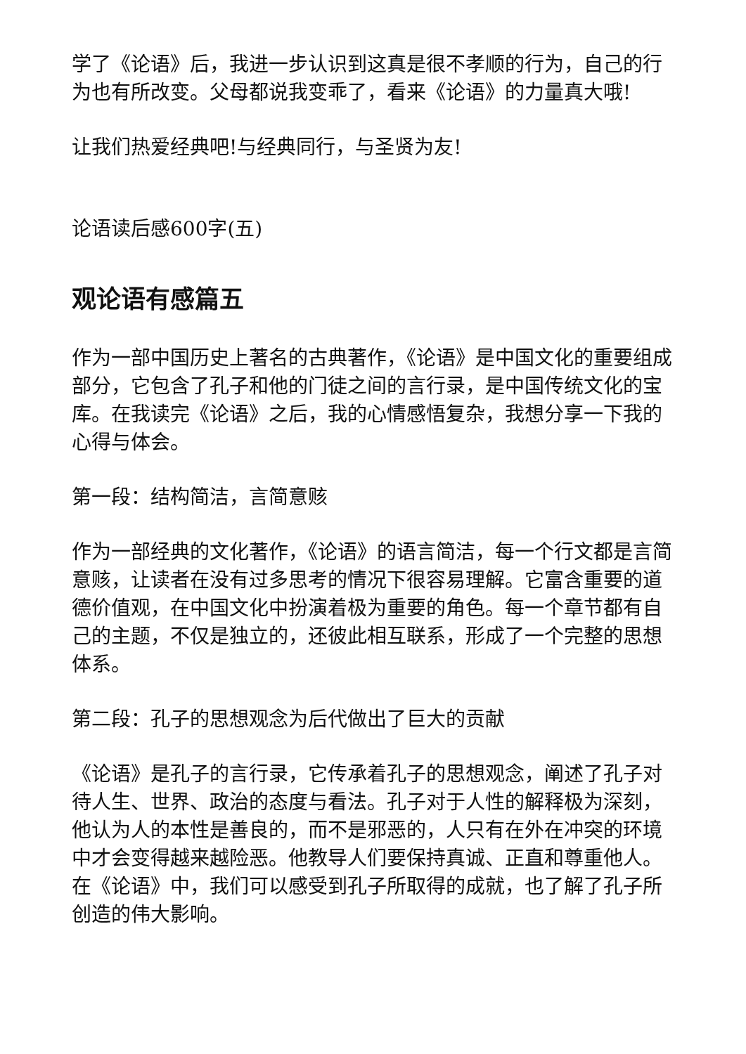学了《论语》后，我进一步认识到这真是很不孝顺的行为，自己的行为也有所改变。父母都说我变乖了，看来《论语》的力量真大哦!
让我们热爱经典吧!与经典同行，与圣贤为友!
论语读后感600字(五)
观论语有感篇五
作为一部中国历史上著名的古典著作，《论语》是中国文化的重要组成部分，它包含了孔子和他的门徒之间的言行录，是中国传统文化的宝库。在我读完《论语》之后，我的心情感悟复杂，我想分享一下我的心得与体会。
第一段：结构简洁，言简意赅
作为一部经典的文化著作，《论语》的语言简洁，每一个行文都是言简意赅，让读者在没有过多思考的情况下很容易理解。它富含重要的道德价值观，在中国文化中扮演着极为重要的角色。每一个章节都有自己的主题，不仅是独立的，还彼此相互联系，形成了一个完整的思想体系。
第二段：孔子的思想观念为后代做出了巨大的贡献
《论语》是孔子的言行录，它传承着孔子的思想观念，阐述了孔子对待人生、世界、政治的态度与看法。孔子对于人性的解释极为深刻，他认为人的本性是善良的，而不是邪恶的，人只有在外在冲突的环境中才会变得越来越险恶。他教导人们要保持真诚、正直和尊重他人。在《论语》中，我们可以感受到孔子所取得的成就，也了解了孔子所创造的伟大影响。